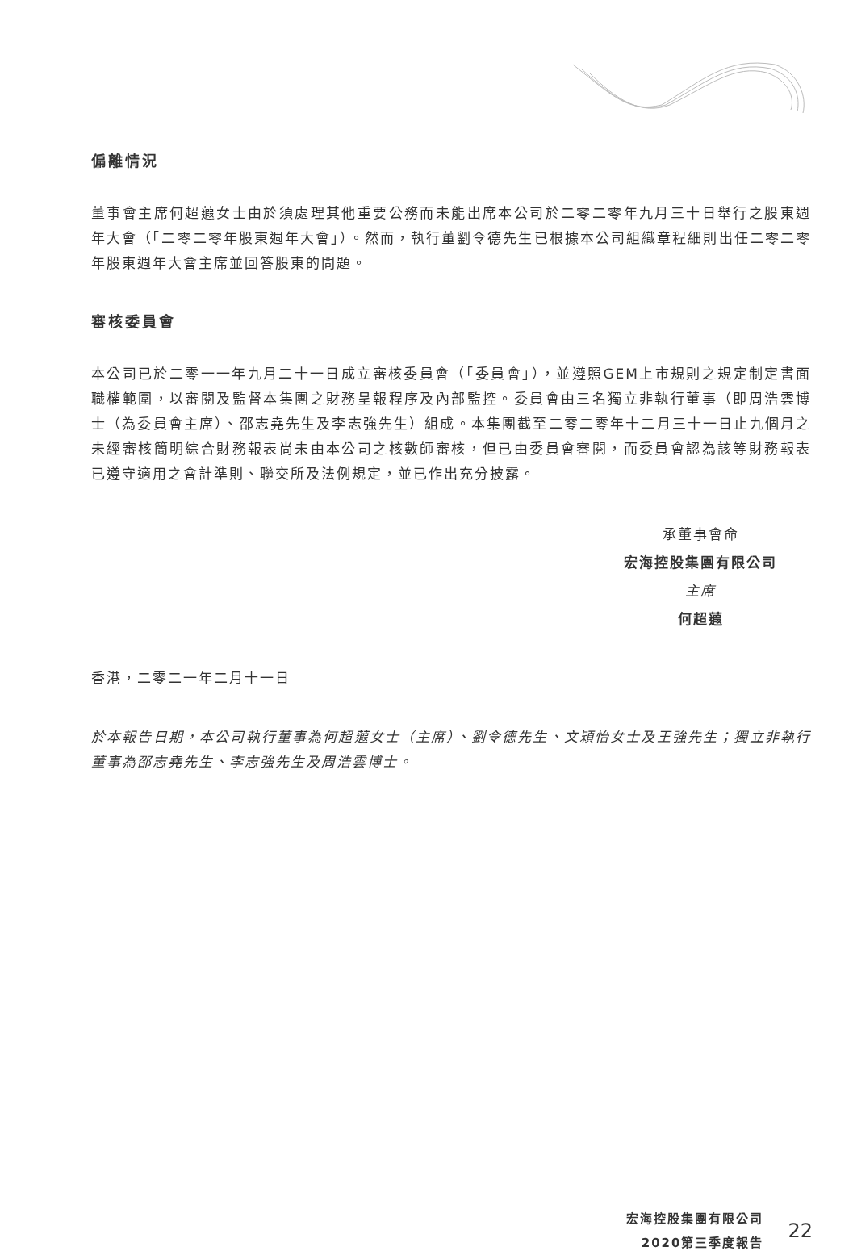偏離情況
董事會主席何超蕸女士由於須處理其他重要公務而未能出席本公司於二零二零年九月三十日舉行之股東週年大會（「二零二零年股東週年大會」）。然而，執行董劉令德先生已根據本公司組織章程細則出任二零二零年股東週年大會主席並回答股東的問題。
審核委員會
本公司已於二零一一年九月二十一日成立審核委員會（「委員會」），並遵照GEM上市規則之規定制定書面職權範圍，以審閱及監督本集團之財務呈報程序及內部監控。委員會由三名獨立非執行董事（即周浩雲博士（為委員會主席）、邵志堯先生及李志強先生）組成。本集團截至二零二零年十二月三十一日止九個月之未經審核簡明綜合財務報表尚未由本公司之核數師審核，但已由委員會審閱，而委員會認為該等財務報表已遵守適用之會計準則、聯交所及法例規定，並已作出充分披露。
承董事會命
宏海控股集團有限公司
主席
何超蕸
香港，二零二一年二月十一日
於本報告日期，本公司執行董事為何超蕸女士（主席）、劉令德先生、文穎怡女士及王強先生；獨立非執行董事為邵志堯先生、李志強先生及周浩雲博士。
宏海控股集團有限公司
2020第三季度報告
22